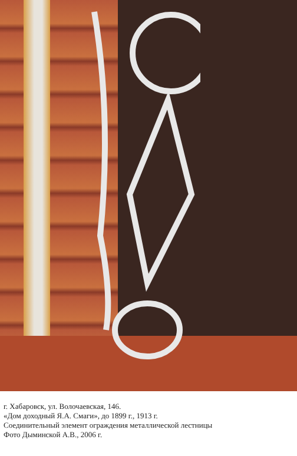г. Хабаровск, ул. Волочаевская, 146.
«Дом доходный Я.А. Смаги», до 1899 г., 1913 г.
Соединительный элемент ограждения металлической лестницы
Фото Дыминской А.В., 2006 г.